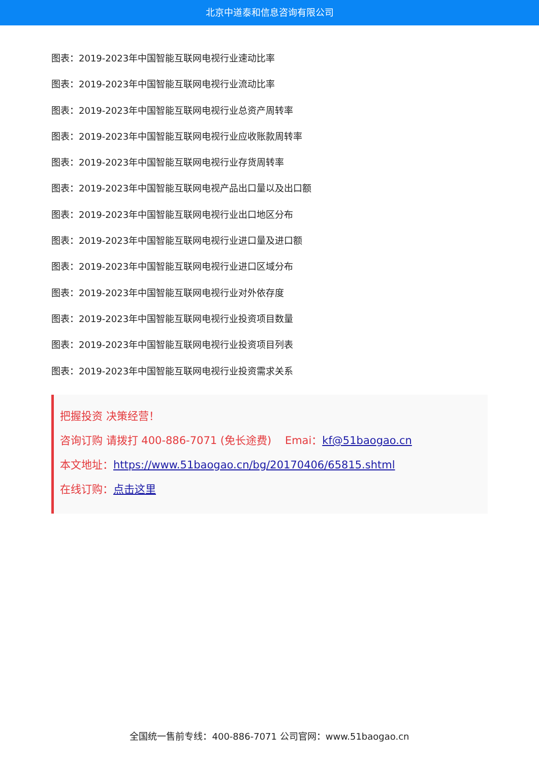北京中道泰和信息咨询有限公司
图表：2019-2023年中国智能互联网电视行业速动比率
图表：2019-2023年中国智能互联网电视行业流动比率
图表：2019-2023年中国智能互联网电视行业总资产周转率
图表：2019-2023年中国智能互联网电视行业应收账款周转率
图表：2019-2023年中国智能互联网电视行业存货周转率
图表：2019-2023年中国智能互联网电视产品出口量以及出口额
图表：2019-2023年中国智能互联网电视行业出口地区分布
图表：2019-2023年中国智能互联网电视行业进口量及进口额
图表：2019-2023年中国智能互联网电视行业进口区域分布
图表：2019-2023年中国智能互联网电视行业对外依存度
图表：2019-2023年中国智能互联网电视行业投资项目数量
图表：2019-2023年中国智能互联网电视行业投资项目列表
图表：2019-2023年中国智能互联网电视行业投资需求关系
把握投资 决策经营！
咨询订购 请拨打 400-886-7071 (免长途费) Emai：kf@51baogao.cn
本文地址：https://www.51baogao.cn/bg/20170406/65815.shtml
在线订购：点击这里
全国统一售前专线：400-886-7071 公司官网：www.51baogao.cn